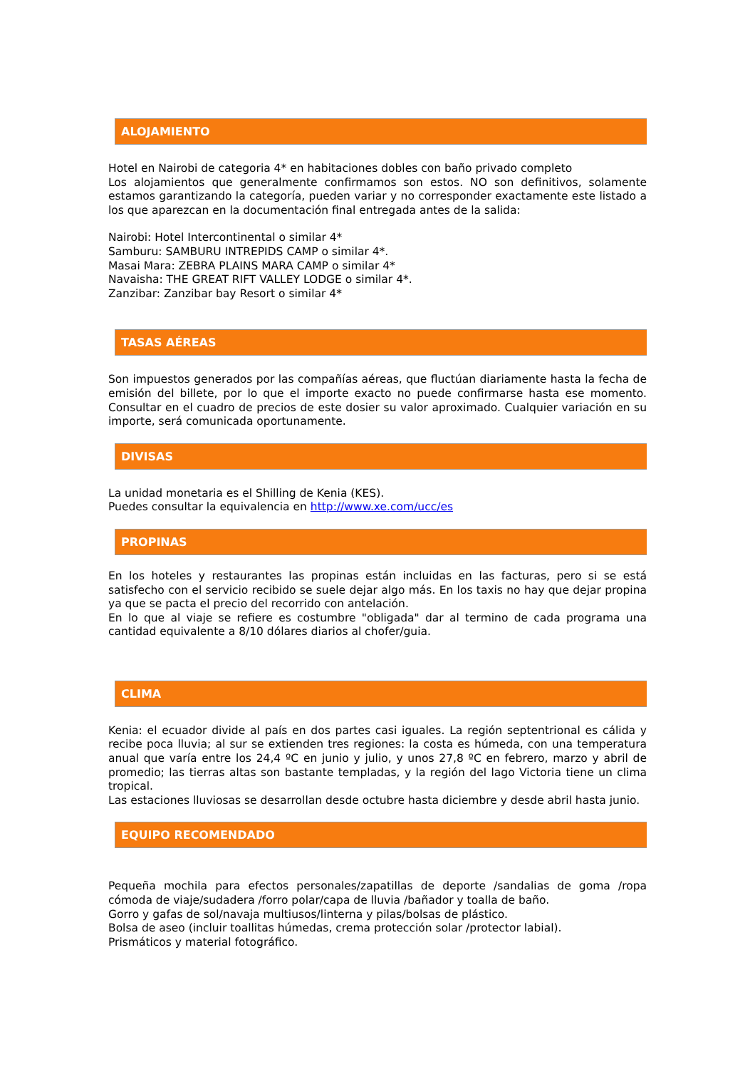ALOJAMIENTO
Hotel en Nairobi de categoria 4* en habitaciones dobles con baño privado completo
Los alojamientos que generalmente confirmamos son estos. NO son definitivos, solamente estamos garantizando la categoría, pueden variar y no corresponder exactamente este listado a los que aparezcan en la documentación final entregada antes de la salida:
Nairobi: Hotel Intercontinental o similar 4*
Samburu: SAMBURU INTREPIDS CAMP o similar 4*.
Masai Mara: ZEBRA PLAINS MARA CAMP o similar 4*
Navaisha: THE GREAT RIFT VALLEY LODGE o similar 4*.
Zanzibar: Zanzibar bay Resort o similar 4*
TASAS AÉREAS
Son impuestos generados por las compañías aéreas, que fluctúan diariamente hasta la fecha de emisión del billete, por lo que el importe exacto no puede confirmarse hasta ese momento. Consultar en el cuadro de precios de este dosier su valor aproximado. Cualquier variación en su importe, será comunicada oportunamente.
DIVISAS
La unidad monetaria es el Shilling de Kenia (KES).
Puedes consultar la equivalencia en http://www.xe.com/ucc/es
PROPINAS
En los hoteles y restaurantes las propinas están incluidas en las facturas, pero si se está satisfecho con el servicio recibido se suele dejar algo más. En los taxis no hay que dejar propina ya que se pacta el precio del recorrido con antelación.
En lo que al viaje se refiere es costumbre "obligada" dar al termino de cada programa una cantidad equivalente a 8/10 dólares diarios al chofer/guia.
CLIMA
Kenia: el ecuador divide al país en dos partes casi iguales. La región septentrional es cálida y recibe poca lluvia; al sur se extienden tres regiones: la costa es húmeda, con una temperatura anual que varía entre los 24,4 ºC en junio y julio, y unos 27,8 ºC en febrero, marzo y abril de promedio; las tierras altas son bastante templadas, y la región del lago Victoria tiene un clima tropical.
Las estaciones lluviosas se desarrollan desde octubre hasta diciembre y desde abril hasta junio.
EQUIPO RECOMENDADO
Pequeña mochila para efectos personales/zapatillas de deporte /sandalias de goma /ropa cómoda de viaje/sudadera /forro polar/capa de lluvia /bañador y toalla de baño.
Gorro y gafas de sol/navaja multiusos/linterna y pilas/bolsas de plástico.
Bolsa de aseo (incluir toallitas húmedas, crema protección solar /protector labial).
Prismáticos y material fotográfico.